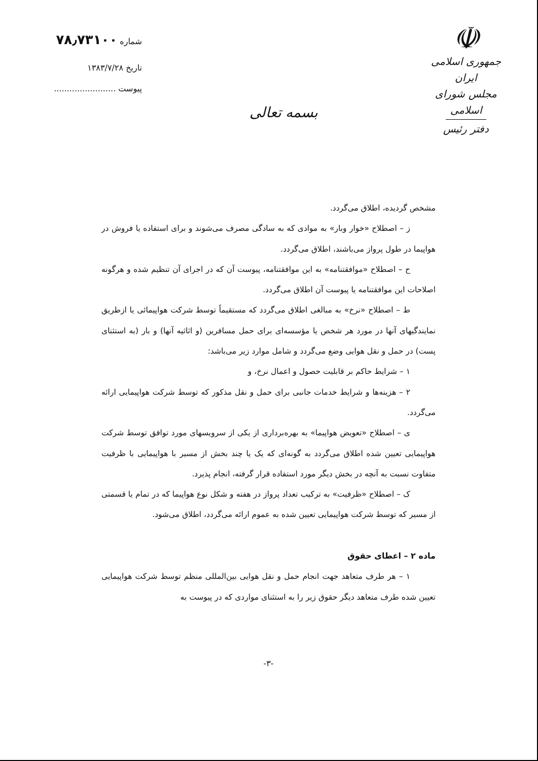☫
جمهوری اسلامی ایران
مجلس شورای اسلامی
دفتر رئیس
بسمه تعالی
شماره ۷۸٫۷۳۱۰۰
تاریخ ۱۳۸۳/۷/۲۸
پیوست ........................
مشخص گردیده، اطلاق می‌گردد.
ز – اصطلاح «خوار وبار» به موادی که به سادگی مصرف می‌شوند و برای استفاده یا فروش در هواپیما در طول پرواز می‌باشند، اطلاق می‌گردد.
ح – اصطلاح «موافقتنامه» به این موافقتنامه، پیوست آن که در اجرای آن تنظیم شده و هرگونه اصلاحات این موافقتنامه یا پیوست آن اطلاق می‌گردد.
ط – اصطلاح «نرخ» به مبالغی اطلاق می‌گردد که مستقیماً توسط شرکت هواپیمائی یا ازطریق نمایندگیهای آنها در مورد هر شخص یا مؤسسه‌ای برای حمل مسافرین (و اثاثیه آنها) و بار (به استثنای پست) در حمل و نقل هوایی وضع می‌گردد و شامل موارد زیر می‌باشد:
۱ – شرایط حاکم بر قابلیت حصول و اعمال نرخ، و
۲ – هزینه‌ها و شرایط خدمات جانبی برای حمل و نقل مذکور که توسط شرکت هواپیمایی ارائه می‌گردد.
ی – اصطلاح «تعویض هواپیما» به بهره‌برداری از یکی از سرویسهای مورد توافق توسط شرکت هواپیمایی تعیین شده اطلاق می‌گردد به گونه‌ای که یک یا چند بخش از مسیر با هواپیمایی با ظرفیت متفاوت نسبت به آنچه در بخش دیگر مورد استفاده قرار گرفته، انجام پذیرد.
ک – اصطلاح «ظرفیت» به ترکیب تعداد پرواز در هفته و شکل نوع هواپیما که در تمام یا قسمتی از مسیر که توسط شرکت هواپیمایی تعیین شده به عموم ارائه می‌گردد، اطلاق می‌شود.
ماده ۲ – اعطای حقوق
۱ – هر طرف متعاهد جهت انجام حمل و نقل هوایی بین‌المللی منظم توسط شرکت هواپیمایی تعیین شده طرف متعاهد دیگر حقوق زیر را به استثنای مواردی که در پیوست به
-۳-